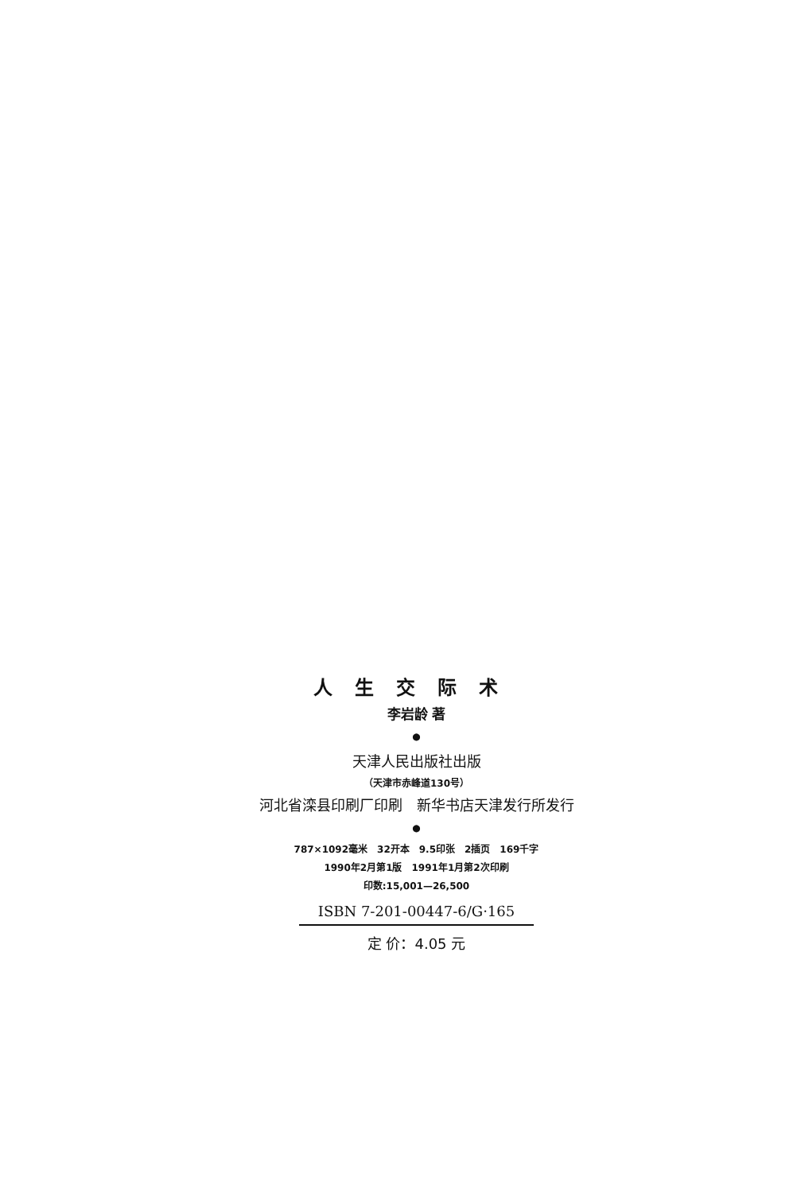人生交际术
李岩龄 著
●
天津人民出版社出版
（天津市赤峰道130号）
河北省滦县印刷厂印刷　新华书店天津发行所发行
●
787×1092毫米　32开本　9.5印张　2插页　169千字
1990年2月第1版　1991年1月第2次印刷
印数:15,001—26,500
ISBN 7-201-00447-6/G·165
定 价：4.05 元